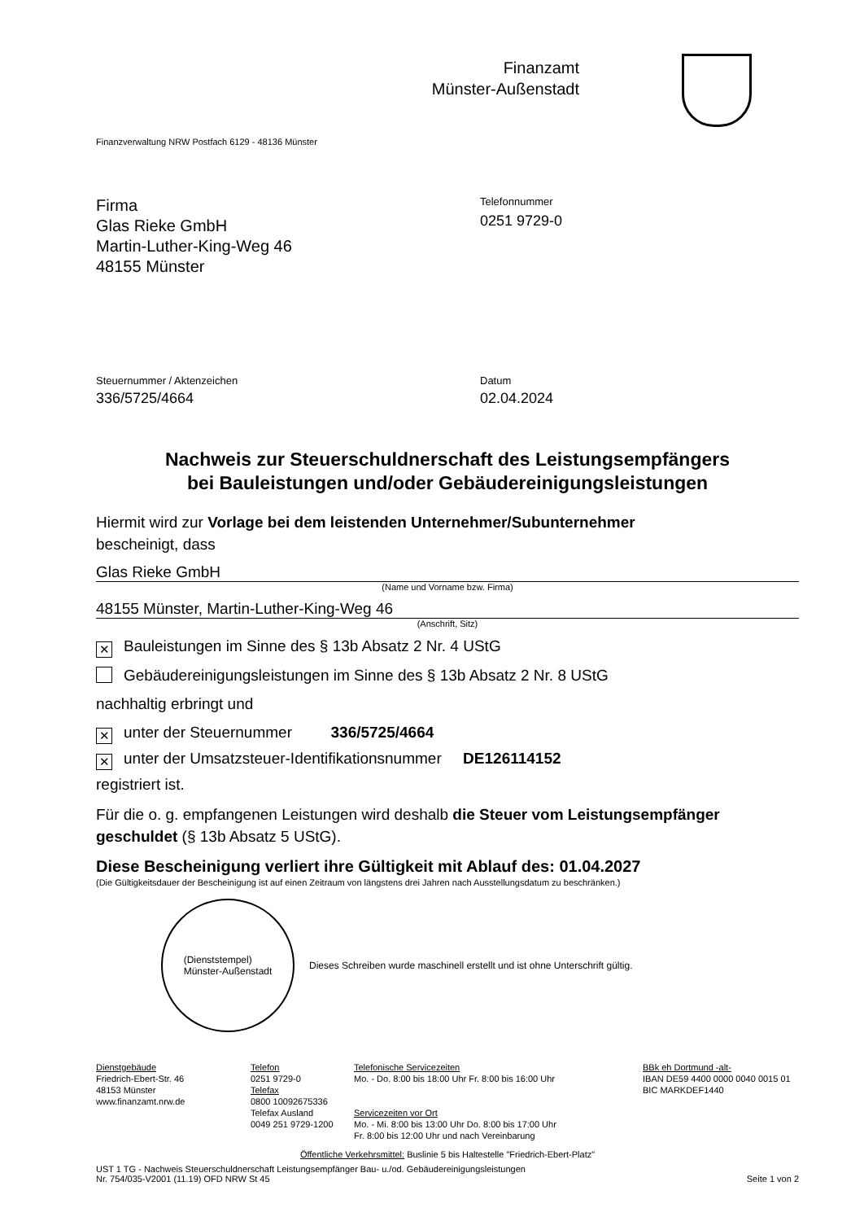Finanzamt
Münster-Außenstadt
Finanzverwaltung NRW Postfach 6129 - 48136 Münster
Firma
Glas Rieke GmbH
Martin-Luther-King-Weg 46
48155 Münster
Telefonnummer
0251 9729-0
Steuernummer / Aktenzeichen
336/5725/4664
Datum
02.04.2024
Nachweis zur Steuerschuldnerschaft des Leistungsempfängers
bei Bauleistungen und/oder Gebäudereinigungsleistungen
Hiermit wird zur Vorlage bei dem leistenden Unternehmer/Subunternehmer
bescheinigt, dass
Glas Rieke GmbH
(Name und Vorname bzw. Firma)
48155 Münster, Martin-Luther-King-Weg 46
(Anschrift, Sitz)
✕ Bauleistungen im Sinne des § 13b Absatz 2 Nr. 4 UStG
Gebäudereinigungsleistungen im Sinne des § 13b Absatz 2 Nr. 8 UStG
nachhaltig erbringt und
✕ unter der Steuernummer 336/5725/4664
✕ unter der Umsatzsteuer-Identifikationsnummer DE126114152
registriert ist.
Für die o. g. empfangenen Leistungen wird deshalb die Steuer vom Leistungsempfänger geschuldet (§ 13b Absatz 5 UStG).
Diese Bescheinigung verliert ihre Gültigkeit mit Ablauf des: 01.04.2027
(Die Gültigkeitsdauer der Bescheinigung ist auf einen Zeitraum von längstens drei Jahren nach Ausstellungsdatum zu beschränken.)
(Dienststempel)
Münster-Außenstadt
Dieses Schreiben wurde maschinell erstellt und ist ohne Unterschrift gültig.
Dienstgebäude
Friedrich-Ebert-Str. 46
48153 Münster
www.finanzamt.nrw.de
Telefon
0251 9729-0
Telefax
0800 10092675336
Telefax Ausland
0049 251 9729-1200
Telefonische Servicezeiten
Mo. - Do. 8:00 bis 18:00 Uhr Fr. 8:00 bis 16:00 Uhr
Servicezeiten vor Ort
Mo. - Mi. 8:00 bis 13:00 Uhr Do. 8:00 bis 17:00 Uhr
Fr. 8:00 bis 12:00 Uhr und nach Vereinbarung
BBk eh Dortmund -alt-
IBAN DE59 4400 0000 0040 0015 01
BIC MARKDEF1440
Öffentliche Verkehrsmittel: Buslinie 5 bis Haltestelle "Friedrich-Ebert-Platz"
UST 1 TG - Nachweis Steuerschuldnerschaft Leistungsempfänger Bau- u./od. Gebäudereinigungsleistungen
Nr. 754/035-V2001 (11.19) OFD NRW St 45
Seite 1 von 2